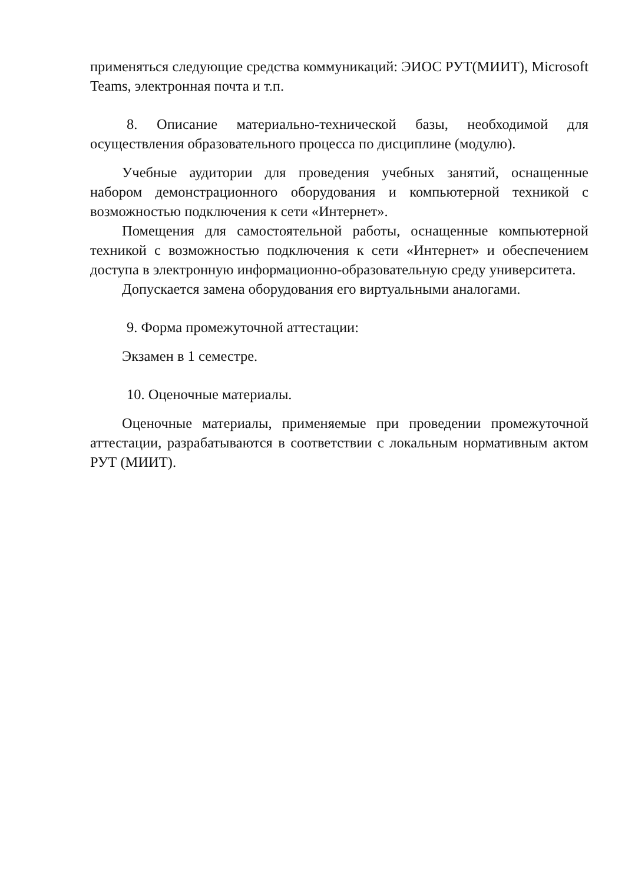применяться следующие средства коммуникаций: ЭИОС РУТ(МИИТ), Microsoft Teams, электронная почта и т.п.
8. Описание материально-технической базы, необходимой для осуществления образовательного процесса по дисциплине (модулю).
Учебные аудитории для проведения учебных занятий, оснащенные набором демонстрационного оборудования и компьютерной техникой с возможностью подключения к сети «Интернет».
Помещения для самостоятельной работы, оснащенные компьютерной техникой с возможностью подключения к сети «Интернет» и обеспечением доступа в электронную информационно-образовательную среду университета.
Допускается замена оборудования его виртуальными аналогами.
9. Форма промежуточной аттестации:
Экзамен в 1 семестре.
10. Оценочные материалы.
Оценочные материалы, применяемые при проведении промежуточной аттестации, разрабатываются в соответствии с локальным нормативным актом РУТ (МИИТ).